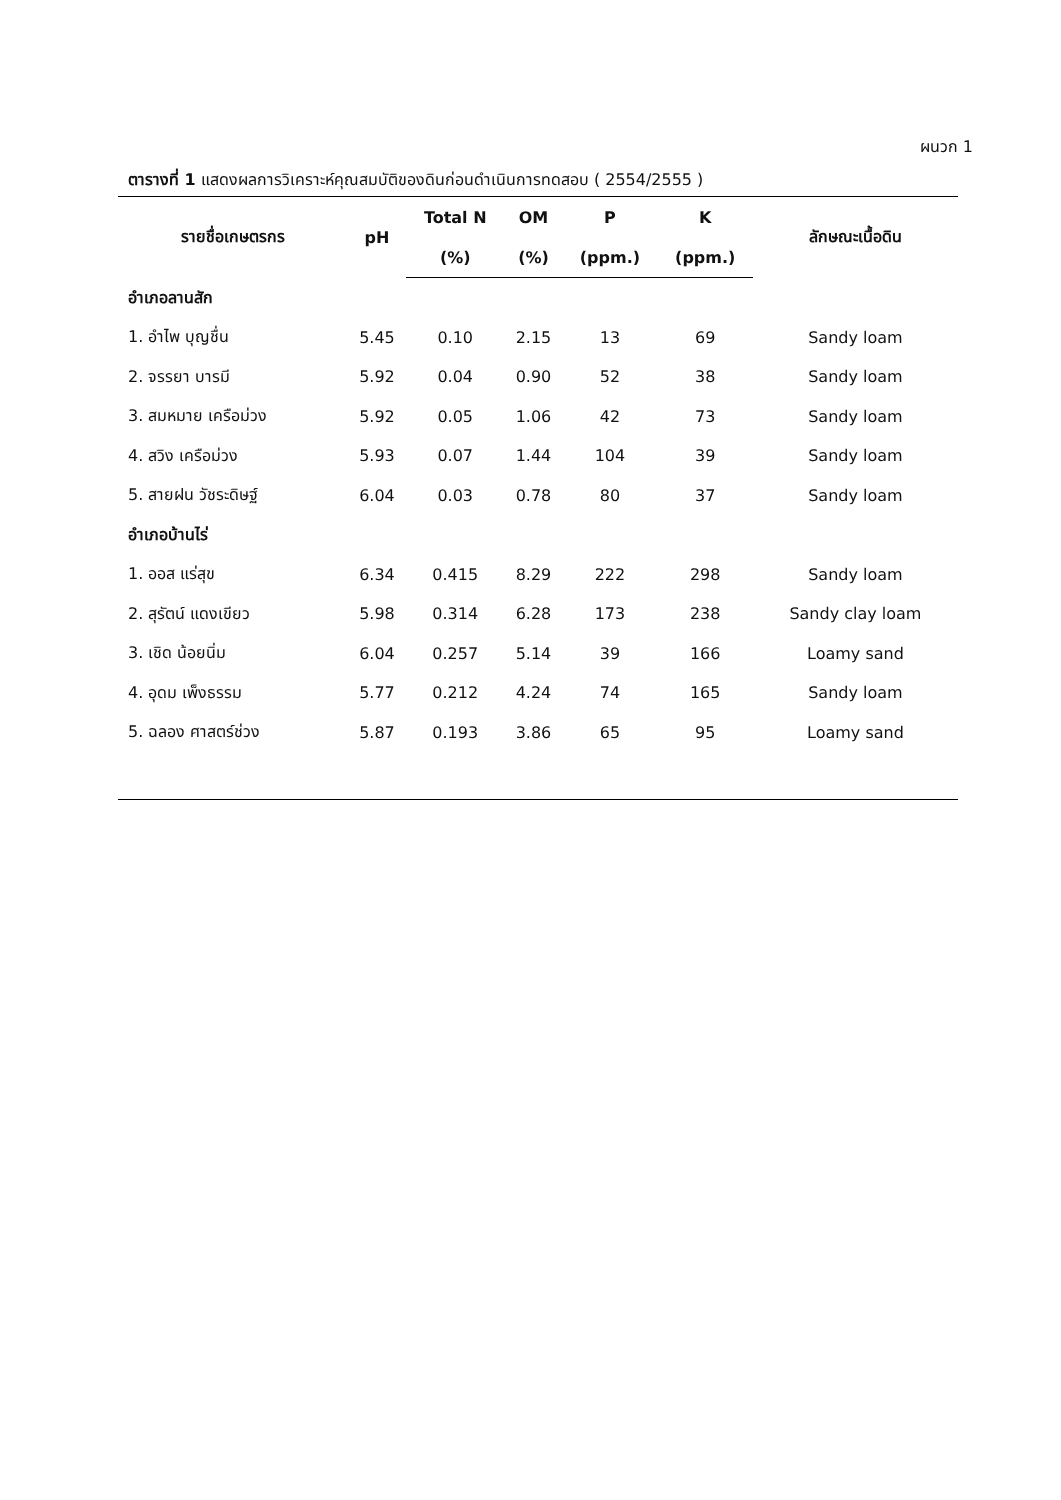ผนวก 1
ตารางที่ 1 แสดงผลการวิเคราะห์คุณสมบัติของดินก่อนดำเนินการทดสอบ ( 2554/2555 )
| รายชื่อเกษตรกร | pH | Total N | OM | P | K | ลักษณะเนื้อดิน |
| --- | --- | --- | --- | --- | --- | --- |
| | | (%) | (%) | (ppm.) | (ppm.) | |
| อำเภอลานสัก | | | | | | |
| 1. อำไพ บุญชื่น | 5.45 | 0.10 | 2.15 | 13 | 69 | Sandy loam |
| 2. จรรยา บารมี | 5.92 | 0.04 | 0.90 | 52 | 38 | Sandy loam |
| 3. สมหมาย เครือม่วง | 5.92 | 0.05 | 1.06 | 42 | 73 | Sandy loam |
| 4. สวิง เครือม่วง | 5.93 | 0.07 | 1.44 | 104 | 39 | Sandy loam |
| 5. สายฝน วัชระดิษฐ์ | 6.04 | 0.03 | 0.78 | 80 | 37 | Sandy loam |
| อำเภอบ้านไร่ | | | | | | |
| 1. ออส แร่สุข | 6.34 | 0.415 | 8.29 | 222 | 298 | Sandy loam |
| 2. สุรัตน์ แดงเขียว | 5.98 | 0.314 | 6.28 | 173 | 238 | Sandy clay loam |
| 3. เชิด น้อยนิ่ม | 6.04 | 0.257 | 5.14 | 39 | 166 | Loamy sand |
| 4. อุดม เพ็งธรรม | 5.77 | 0.212 | 4.24 | 74 | 165 | Sandy loam |
| 5. ฉลอง ศาสตร์ช่วง | 5.87 | 0.193 | 3.86 | 65 | 95 | Loamy sand |